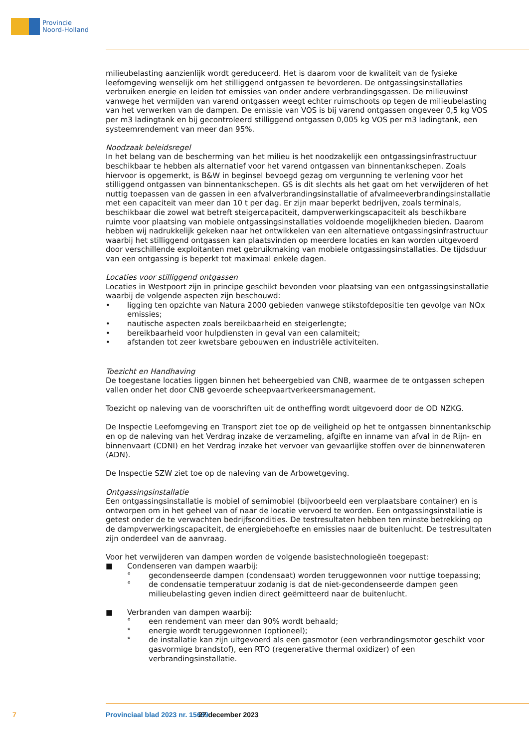Provincie
Noord-Holland
milieubelasting aanzienlijk wordt gereduceerd. Het is daarom voor de kwaliteit van de fysieke leefomgeving wenselijk om het stilliggend ontgassen te bevorderen. De ontgassingsinstallaties verbruiken energie en leiden tot emissies van onder andere verbrandingsgassen. De milieuwinst vanwege het vermijden van varend ontgassen weegt echter ruimschoots op tegen de milieubelasting van het verwerken van de dampen. De emissie van VOS is bij varend ontgassen ongeveer 0,5 kg VOS per m3 ladingtank en bij gecontroleerd stilliggend ontgassen 0,005 kg VOS per m3 ladingtank, een systeemrendement van meer dan 95%.
Noodzaak beleidsregel
In het belang van de bescherming van het milieu is het noodzakelijk een ontgassingsinfrastructuur beschikbaar te hebben als alternatief voor het varend ontgassen van binnentankschepen. Zoals hiervoor is opgemerkt, is B&W in beginsel bevoegd gezag om vergunning te verlening voor het stilliggend ontgassen van binnentankschepen. GS is dit slechts als het gaat om het verwijderen of het nuttig toepassen van de gassen in een afvalverbrandingsinstallatie of afvalmeeverbrandingsinstallatie met een capaciteit van meer dan 10 t per dag. Er zijn maar beperkt bedrijven, zoals terminals, beschikbaar die zowel wat betreft steigercapaciteit, dampverwerkingscapaciteit als beschikbare ruimte voor plaatsing van mobiele ontgassingsinstallaties voldoende mogelijkheden bieden. Daarom hebben wij nadrukkelijk gekeken naar het ontwikkelen van een alternatieve ontgassingsinfrastructuur waarbij het stilliggend ontgassen kan plaatsvinden op meerdere locaties en kan worden uitgevoerd door verschillende exploitanten met gebruikmaking van mobiele ontgassingsinstallaties. De tijdsduur van een ontgassing is beperkt tot maximaal enkele dagen.
Locaties voor stilliggend ontgassen
Locaties in Westpoort zijn in principe geschikt bevonden voor plaatsing van een ontgassingsinstallatie waarbij de volgende aspecten zijn beschouwd:
• ligging ten opzichte van Natura 2000 gebieden vanwege stikstofdepositie ten gevolge van NOx emissies;
• nautische aspecten zoals bereikbaarheid en steigerlengte;
• bereikbaarheid voor hulpdiensten in geval van een calamiteit;
• afstanden tot zeer kwetsbare gebouwen en industriële activiteiten.
Toezicht en Handhaving
De toegestane locaties liggen binnen het beheergebied van CNB, waarmee de te ontgassen schepen vallen onder het door CNB gevoerde scheepvaartverkeersmanagement.
Toezicht op naleving van de voorschriften uit de ontheffing wordt uitgevoerd door de OD NZKG.
De Inspectie Leefomgeving en Transport ziet toe op de veiligheid op het te ontgassen binnentankschip en op de naleving van het Verdrag inzake de verzameling, afgifte en inname van afval in de Rijn- en binnenvaart (CDNI) en het Verdrag inzake het vervoer van gevaarlijke stoffen over de binnenwateren (ADN).
De Inspectie SZW ziet toe op de naleving van de Arbowetgeving.
Ontgassingsinstallatie
Een ontgassingsinstallatie is mobiel of semimobiel (bijvoorbeeld een verplaatsbare container) en is ontworpen om in het geheel van of naar de locatie vervoerd te worden. Een ontgassingsinstallatie is getest onder de te verwachten bedrijfscondities. De testresultaten hebben ten minste betrekking op de dampverwerkingscapaciteit, de energiebehoefte en emissies naar de buitenlucht. De testresultaten zijn onderdeel van de aanvraag.
Voor het verwijderen van dampen worden de volgende basistechnologieën toegepast:
■ Condenseren van dampen waarbij:
° gecondenseerde dampen (condensaat) worden teruggewonnen voor nuttige toepassing;
° de condensatie temperatuur zodanig is dat de niet-gecondenseerde dampen geen milieubelasting geven indien direct geëmitteerd naar de buitenlucht.
■ Verbranden van dampen waarbij:
° een rendement van meer dan 90% wordt behaald;
° energie wordt teruggewonnen (optioneel);
° de installatie kan zijn uitgevoerd als een gasmotor (een verbrandingsmotor geschikt voor gasvormige brandstof), een RTO (regenerative thermal oxidizer) of een verbrandingsinstallatie.
7 Provinciaal blad 2023 nr. 15689 27 december 2023